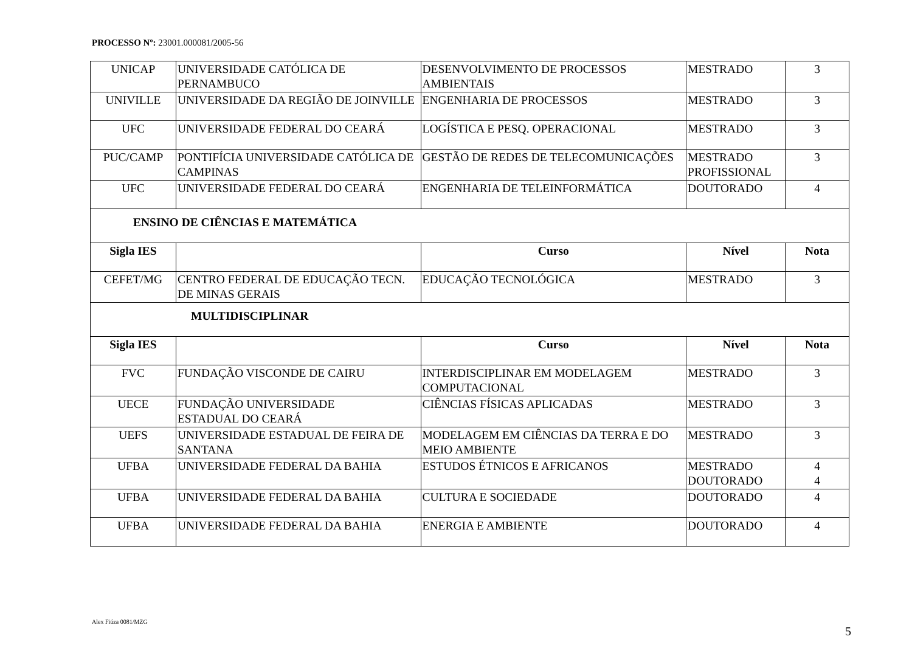PROCESSO Nº: 23001.000081/2005-56
| UNICAP | UNIVERSIDADE CATÓLICA DE PERNAMBUCO | DESENVOLVIMENTO DE PROCESSOS AMBIENTAIS | MESTRADO | 3 |
| UNIVILLE | UNIVERSIDADE DA REGIÃO DE JOINVILLE | ENGENHARIA DE PROCESSOS | MESTRADO | 3 |
| UFC | UNIVERSIDADE FEDERAL DO CEARÁ | LOGÍSTICA E PESQ. OPERACIONAL | MESTRADO | 3 |
| PUC/CAMP | PONTIFÍCIA UNIVERSIDADE CATÓLICA DE CAMPINAS | GESTÃO DE REDES DE TELECOMUNICAÇÕES | MESTRADO PROFISSIONAL | 3 |
| UFC | UNIVERSIDADE FEDERAL DO CEARÁ | ENGENHARIA DE TELEINFORMÁTICA | DOUTORADO | 4 |
| ENSINO DE CIÊNCIAS E MATEMÁTICA | | | | |
| Sigla IES | | Curso | Nível | Nota |
| CEFET/MG | CENTRO FEDERAL DE EDUCAÇÃO TECN. DE MINAS GERAIS | EDUCAÇÃO TECNOLÓGICA | MESTRADO | 3 |
| MULTIDISCIPLINAR | | | | |
| Sigla IES | | Curso | Nível | Nota |
| FVC | FUNDAÇÃO VISCONDE DE CAIRU | INTERDISCIPLINAR EM MODELAGEM COMPUTACIONAL | MESTRADO | 3 |
| UECE | FUNDAÇÃO UNIVERSIDADE ESTADUAL DO CEARÁ | CIÊNCIAS FÍSICAS APLICADAS | MESTRADO | 3 |
| UEFS | UNIVERSIDADE ESTADUAL DE FEIRA DE SANTANA | MODELAGEM EM CIÊNCIAS DA TERRA E DO MEIO AMBIENTE | MESTRADO | 3 |
| UFBA | UNIVERSIDADE FEDERAL DA BAHIA | ESTUDOS ÉTNICOS E AFRICANOS | MESTRADO DOUTORADO | 4 4 |
| UFBA | UNIVERSIDADE FEDERAL DA BAHIA | CULTURA E SOCIEDADE | DOUTORADO | 4 |
| UFBA | UNIVERSIDADE FEDERAL DA BAHIA | ENERGIA E AMBIENTE | DOUTORADO | 4 |
Alex Fiúza 0081/MZG 5